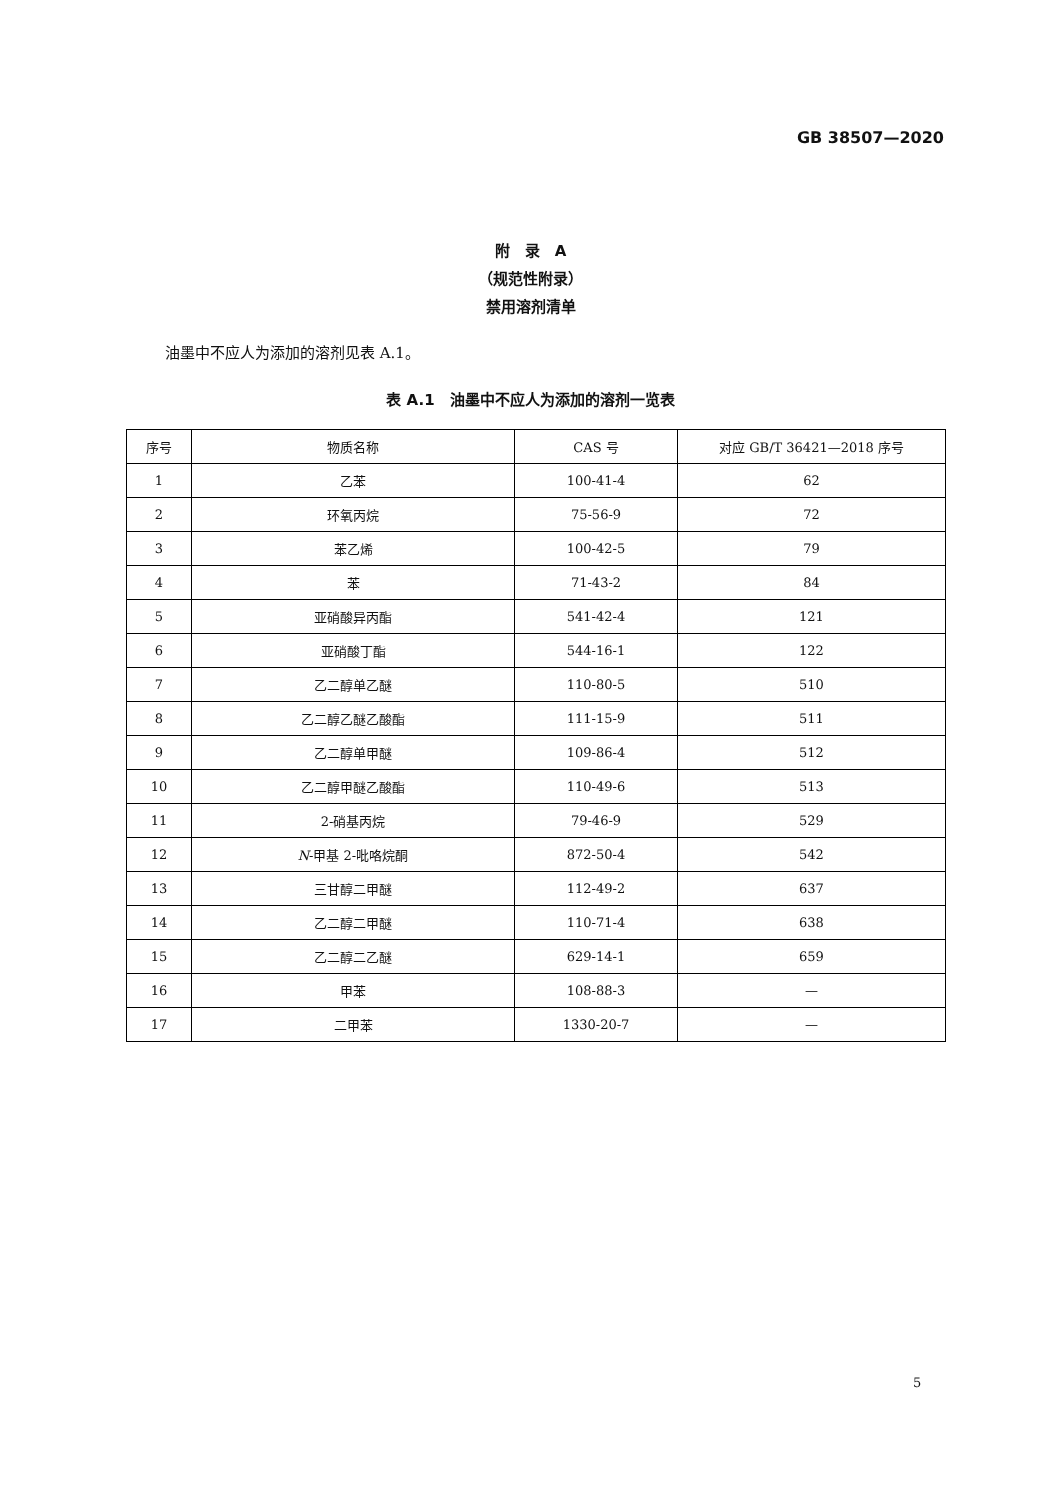GB 38507—2020
附　录　A
（规范性附录）
禁用溶剂清单
油墨中不应人为添加的溶剂见表 A.1。
表 A.1　油墨中不应人为添加的溶剂一览表
| 序号 | 物质名称 | CAS 号 | 对应 GB/T 36421—2018 序号 |
| --- | --- | --- | --- |
| 1 | 乙苯 | 100-41-4 | 62 |
| 2 | 环氧丙烷 | 75-56-9 | 72 |
| 3 | 苯乙烯 | 100-42-5 | 79 |
| 4 | 苯 | 71-43-2 | 84 |
| 5 | 亚硝酸异丙酯 | 541-42-4 | 121 |
| 6 | 亚硝酸丁酯 | 544-16-1 | 122 |
| 7 | 乙二醇单乙醚 | 110-80-5 | 510 |
| 8 | 乙二醇乙醚乙酸酯 | 111-15-9 | 511 |
| 9 | 乙二醇单甲醚 | 109-86-4 | 512 |
| 10 | 乙二醇甲醚乙酸酯 | 110-49-6 | 513 |
| 11 | 2-硝基丙烷 | 79-46-9 | 529 |
| 12 | N -甲基 2-吡咯烷酮 | 872-50-4 | 542 |
| 13 | 三甘醇二甲醚 | 112-49-2 | 637 |
| 14 | 乙二醇二甲醚 | 110-71-4 | 638 |
| 15 | 乙二醇二乙醚 | 629-14-1 | 659 |
| 16 | 甲苯 | 108-88-3 | — |
| 17 | 二甲苯 | 1330-20-7 | — |
5